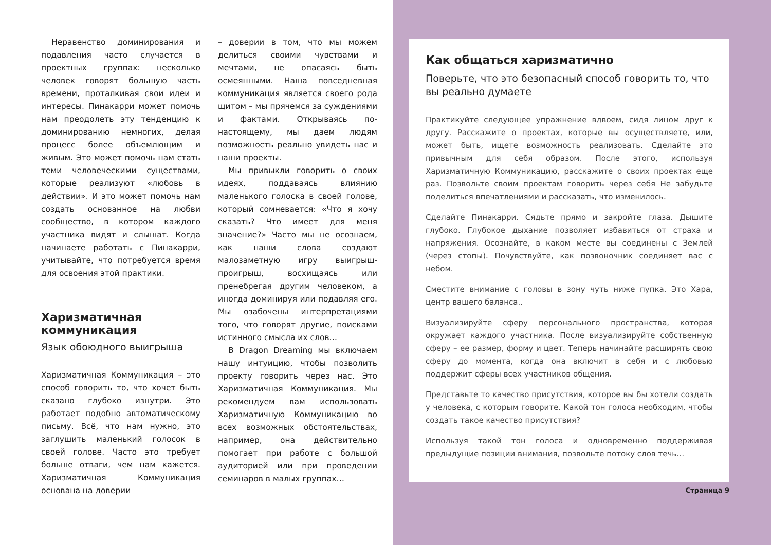Неравенство доминирования и подавления часто случается в проектных группах: несколько человек говорят большую часть времени, проталкивая свои идеи и интересы. Пинакарри может помочь нам преодолеть эту тенденцию к доминированию немногих, делая процесс более объемлющим и живым. Это может помочь нам стать теми человеческими существами, которые реализуют «любовь в действии». И это может помочь нам создать основанное на любви сообщество, в котором каждого участника видят и слышат. Когда начинаете работать с Пинакарри, учитывайте, что потребуется время для освоения этой практики.
Харизматичная коммуникация
Язык обоюдного выигрыша
Харизматичная Коммуникация – это способ говорить то, что хочет быть сказано глубоко изнутри. Это работает подобно автоматическому письму. Всё, что нам нужно, это заглушить маленький голосок в своей голове. Часто это требует больше отваги, чем нам кажется. Харизматичная Коммуникация основана на доверии
– доверии в том, что мы можем делиться своими чувствами и мечтами, не опасаясь быть осмеянными. Наша повседневная коммуникация является своего рода щитом – мы прячемся за суждениями и фактами. Открываясь по-настоящему, мы даем людям возможность реально увидеть нас и наши проекты.
Мы привыкли говорить о своих идеях, поддаваясь влиянию маленького голоска в своей голове, который сомневается: «Что я хочу сказать? Что имеет для меня значение?» Часто мы не осознаем, как наши слова создают малозаметную игру выигрыш-проигрыш, восхищаясь или пренебрегая другим человеком, а иногда доминируя или подавляя его. Мы озабочены интерпретациями того, что говорят другие, поисками истинного смысла их слов…
В Dragon Dreaming мы включаем нашу интуицию, чтобы позволить проекту говорить через нас. Это Харизматичная Коммуникация. Мы рекомендуем вам использовать Харизматичную Коммуникацию во всех возможных обстоятельствах, например, она действительно помогает при работе с большой аудиторией или при проведении семинаров в малых группах…
Как общаться харизматично
Поверьте, что это безопасный способ говорить то, что вы реально думаете
Практикуйте следующее упражнение вдвоем, сидя лицом друг к другу. Расскажите о проектах, которые вы осуществляете, или, может быть, ищете возможность реализовать. Сделайте это привычным для себя образом. После этого, используя Харизматичную Коммуникацию, расскажите о своих проектах еще раз. Позвольте своим проектам говорить через себя Не забудьте поделиться впечатлениями и рассказать, что изменилось.
Сделайте Пинакарри. Сядьте прямо и закройте глаза. Дышите глубоко. Глубокое дыхание позволяет избавиться от страха и напряжения. Осознайте, в каком месте вы соединены с Землей (через стопы). Почувствуйте, как позвоночник соединяет вас с небом.
Сместите внимание с головы в зону чуть ниже пупка. Это Хара, центр вашего баланса..
Визуализируйте сферу персонального пространства, которая окружает каждого участника. После визуализируйте собственную сферу – ее размер, форму и цвет. Теперь начинайте расширять свою сферу до момента, когда она включит в себя и с любовью поддержит сферы всех участников общения.
Представьте то качество присутствия, которое вы бы хотели создать у человека, с которым говорите. Какой тон голоса необходим, чтобы создать такое качество присутствия?
Используя такой тон голоса и одновременно поддерживая предыдущие позиции внимания, позвольте потоку слов течь…
Страница 9